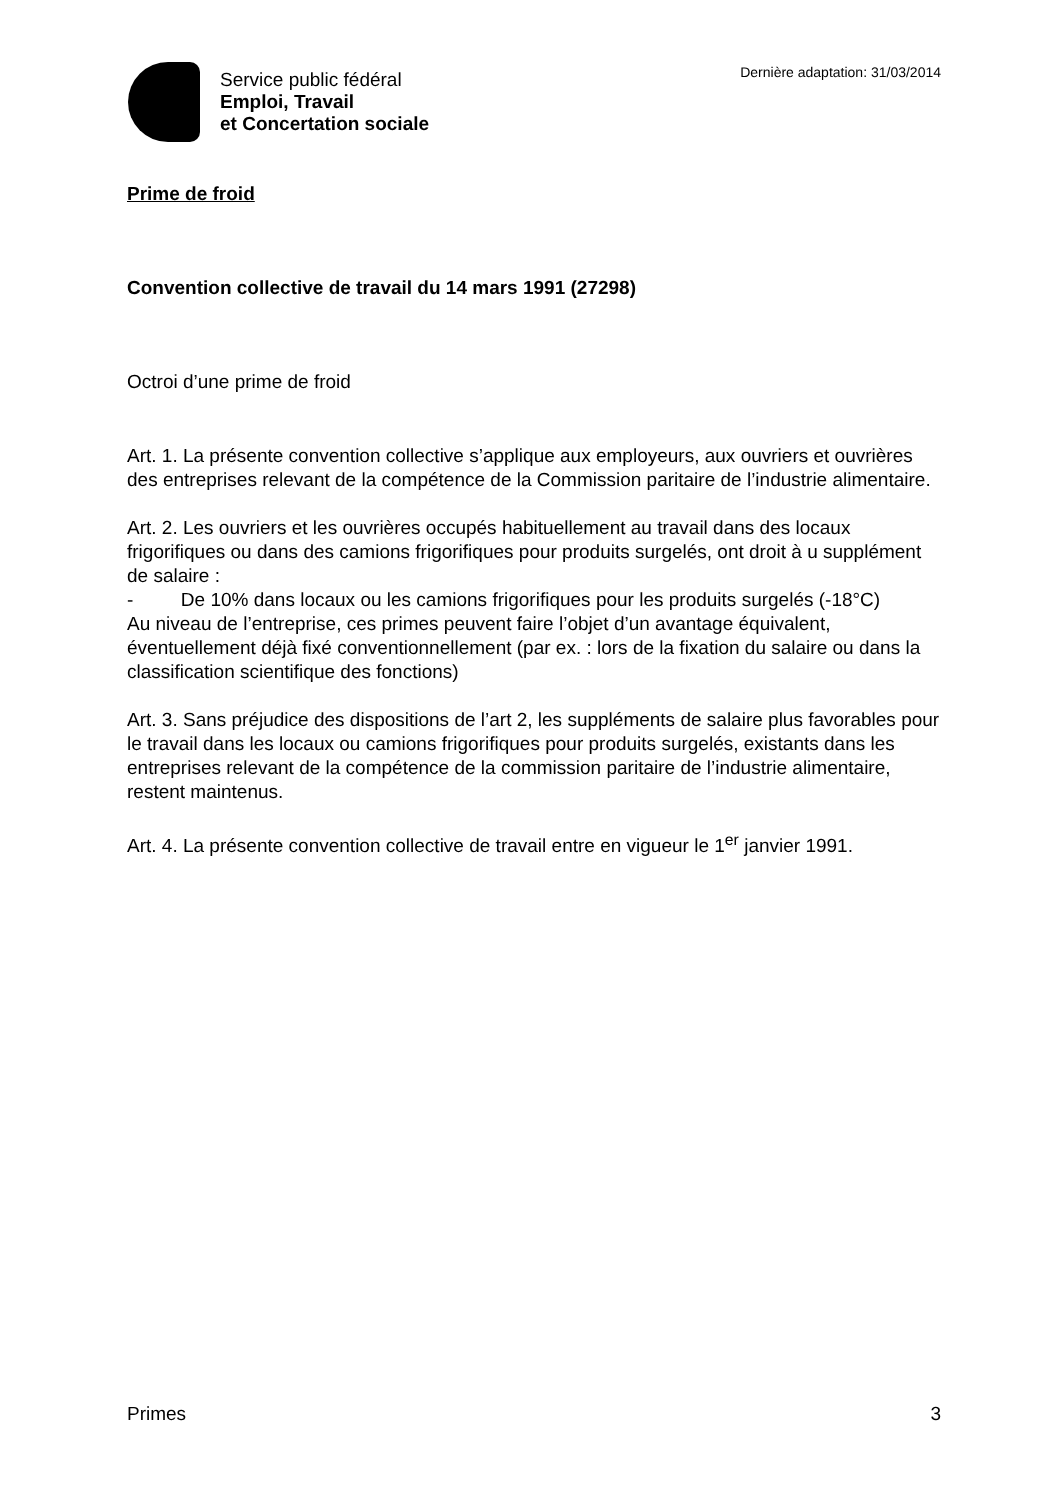Service public fédéral
Emploi, Travail
et Concertation sociale
Dernière adaptation: 31/03/2014
Prime de froid
Convention collective de travail du 14 mars 1991 (27298)
Octroi d’une prime de froid
Art. 1. La présente convention collective s’applique aux employeurs, aux ouvriers et ouvrières des entreprises relevant de la compétence de la Commission paritaire de l’industrie alimentaire.
Art. 2. Les ouvriers et les ouvrières occupés habituellement au travail dans des locaux frigorifiques ou dans des camions frigorifiques pour produits surgelés, ont droit à u supplément de salaire :
- De 10% dans locaux ou les camions frigorifiques pour les produits surgelés (-18°C)
Au niveau de l’entreprise, ces primes peuvent faire l’objet d’un avantage équivalent, éventuellement déjà fixé conventionnellement (par ex. : lors de la fixation du salaire ou dans la classification scientifique des fonctions)
Art. 3. Sans préjudice des dispositions de l’art 2, les suppléments de salaire plus favorables pour le travail dans les locaux ou camions frigorifiques pour produits surgelés, existants dans les entreprises relevant de la compétence de la commission paritaire de l’industrie alimentaire, restent maintenus.
Art. 4. La présente convention collective de travail entre en vigueur le 1<sup>er</sup> janvier 1991.
Primes 3